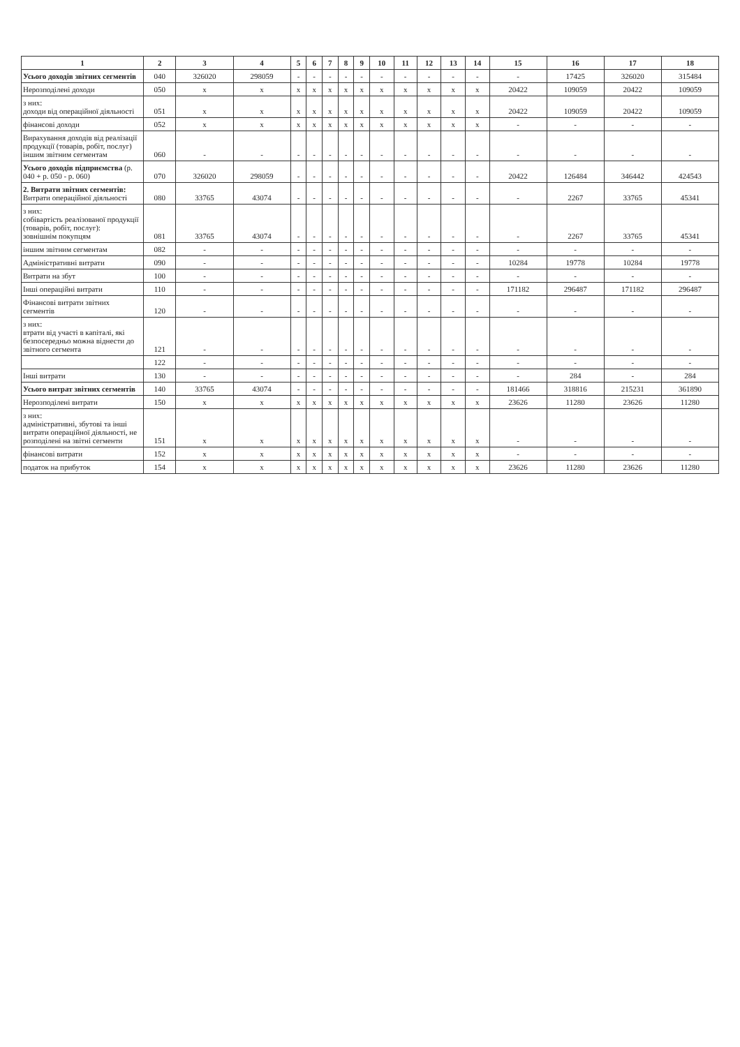| 1 | 2 | 3 | 4 | 5 | 6 | 7 | 8 | 9 | 10 | 11 | 12 | 13 | 14 | 15 | 16 | 17 | 18 |
| --- | --- | --- | --- | --- | --- | --- | --- | --- | --- | --- | --- | --- | --- | --- | --- | --- | --- |
| Усього доходів звітних сегментів | 040 | 326020 | 298059 | - | - | - | - | - | - | - | - | - | - | - | 17425 | 326020 | 315484 |
| Нерозподілені доходи | 050 | x | x | x | x | x | x | x | x | x | x | x | x | 20422 | 109059 | 20422 | 109059 |
| з них: доходи від операційної діяльності | 051 | x | x | x | x | x | x | x | x | x | x | x | x | 20422 | 109059 | 20422 | 109059 |
| фінансові доходи | 052 | x | x | x | x | x | x | x | x | x | x | x | x | - | - | - | - |
| Вирахування доходів від реалізації продукції (товарів, робіт, послуг) іншим звітним сегментам | 060 | - | - | - | - | - | - | - | - | - | - | - | - | - | - | - | - |
| Усього доходів підприємства (р. 040 + р. 050 - р. 060) | 070 | 326020 | 298059 | - | - | - | - | - | - | - | - | - | - | 20422 | 126484 | 346442 | 424543 |
| 2. Витрати звітних сегментів: Витрати операційної діяльності | 080 | 33765 | 43074 | - | - | - | - | - | - | - | - | - | - | - | 2267 | 33765 | 45341 |
| з них: собівартість реалізованої продукції (товарів, робіт, послуг): зовнішнім покупцям | 081 | 33765 | 43074 | - | - | - | - | - | - | - | - | - | - | - | 2267 | 33765 | 45341 |
| іншим звітним сегментам | 082 | - | - | - | - | - | - | - | - | - | - | - | - | - | - | - | - |
| Адміністративні витрати | 090 | - | - | - | - | - | - | - | - | - | - | - | - | 10284 | 19778 | 10284 | 19778 |
| Витрати на збут | 100 | - | - | - | - | - | - | - | - | - | - | - | - | - | - | - | - |
| Інші операційні витрати | 110 | - | - | - | - | - | - | - | - | - | - | - | - | 171182 | 296487 | 171182 | 296487 |
| Фінансові витрати звітних сегментів | 120 | - | - | - | - | - | - | - | - | - | - | - | - | - | - | - | - |
| з них: втрати від участі в капіталі, які безпосередньо можна віднести до звітного сегмента | 121 | - | - | - | - | - | - | - | - | - | - | - | - | - | - | - | - |
| | 122 | - | - | - | - | - | - | - | - | - | - | - | - | - | - | - | - |
| Інші витрати | 130 | - | - | - | - | - | - | - | - | - | - | - | - | - | 284 | - | 284 |
| Усього витрат звітних сегментів | 140 | 33765 | 43074 | - | - | - | - | - | - | - | - | - | - | 181466 | 318816 | 215231 | 361890 |
| Нерозподілені витрати | 150 | x | x | x | x | x | x | x | x | x | x | x | x | 23626 | 11280 | 23626 | 11280 |
| з них: адміністративні, збутові та інші витрати операційної діяльності, не розподілені на звітні сегменти | 151 | x | x | x | x | x | x | x | x | x | x | x | x | - | - | - | - |
| фінансові витрати | 152 | x | x | x | x | x | x | x | x | x | x | x | x | - | - | - | - |
| податок на прибуток | 154 | x | x | x | x | x | x | x | x | x | x | x | x | 23626 | 11280 | 23626 | 11280 |